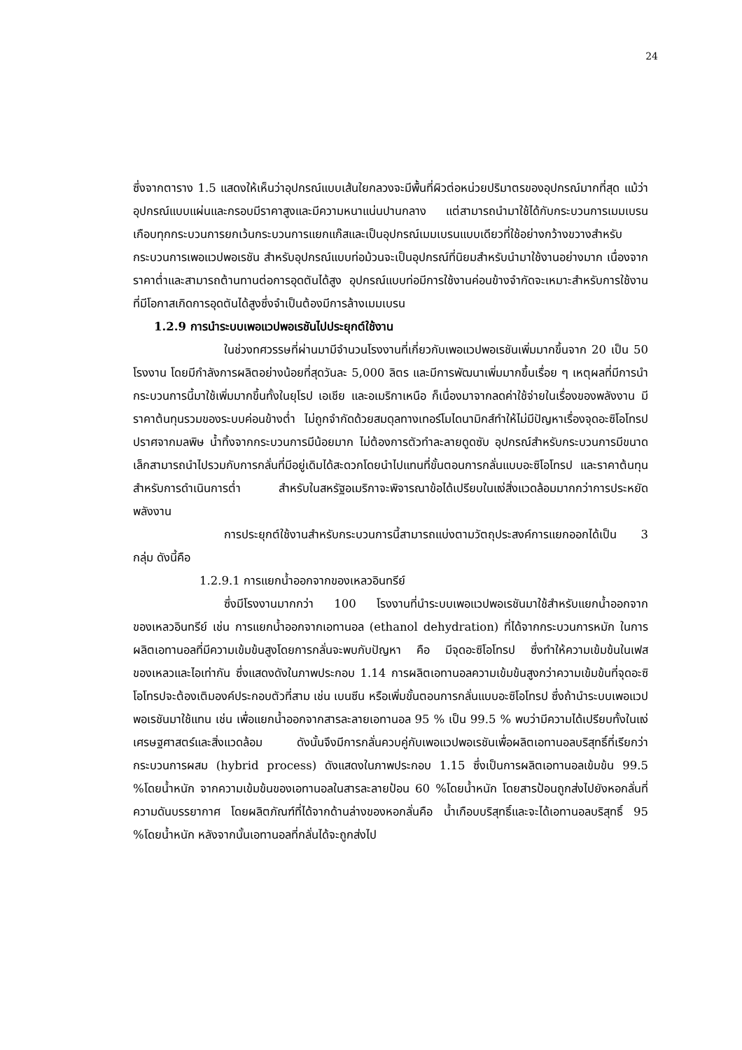24
ซึ่งจากตาราง 1.5 แสดงให้เห็นว่าอุปกรณ์แบบเส้นใยกลวงจะมีพื้นที่ผิวต่อหน่วยปริมาตรของอุปกรณ์มากที่สุด แม้ว่าอุปกรณ์แบบแผ่นและกรอบมีราคาสูงและมีความหนาแน่นปานกลาง แต่สามารถนำมาใช้ได้กับกระบวนการเมมเบรนเกือบทุกกระบวนการยกเว้นกระบวนการแยกแก๊สและเป็นอุปกรณ์เมมเบรนแบบเดียวที่ใช้อย่างกว้างขวางสำหรับกระบวนการเพอแวปพอเรชัน สำหรับอุปกรณ์แบบท่อม้วนจะเป็นอุปกรณ์ที่นิยมสำหรับนำมาใช้งานอย่างมาก เนื่องจากราคาต่ำและสามารถต้านทานต่อการอุดตันได้สูง อุปกรณ์แบบท่อมีการใช้งานค่อนข้างจำกัดจะเหมาะสำหรับการใช้งานที่มีโอกาสเกิดการอุดตันได้สูงซึ่งจำเป็นต้องมีการล้างเมมเบรน
1.2.9 การนำระบบเพอแวปพอเรชันไปประยุกต์ใช้งาน
ในช่วงทศวรรษที่ผ่านมามีจำนวนโรงงานที่เกี่ยวกับเพอแวปพอเรชันเพิ่มมากขึ้นจาก 20 เป็น 50 โรงงาน โดยมีกำลังการผลิตอย่างน้อยที่สุดวันละ 5,000 ลิตร และมีการพัฒนาเพิ่มมากขึ้นเรื่อย ๆ เหตุผลที่มีการนำกระบวนการนี้มาใช้เพิ่มมากขึ้นทั้งในยุโรป เอเชีย และอเมริกาเหนือ ก็เนื่องมาจากลดค่าใช้จ่ายในเรื่องของพลังงาน มีราคาต้นทุนรวมของระบบค่อนข้างต่ำ ไม่ถูกจำกัดด้วยสมดุลทางเทอร์โมไดนามิกส์ทำให้ไม่มีปัญหาเรื่องจุดอะซิโอโทรป ปราศจากมลพิษ น้ำทิ้งจากกระบวนการมีน้อยมาก ไม่ต้องการตัวทำละลายดูดซับ อุปกรณ์สำหรับกระบวนการมีขนาดเล็กสามารถนำไปรวมกับการกลั่นที่มีอยู่เดิมได้สะดวกโดยนำไปแทนที่ขั้นตอนการกลั่นแบบอะซิโอโทรป และราคาต้นทุนสำหรับการดำเนินการต่ำ สำหรับในสหรัฐอเมริกาจะพิจารณาข้อได้เปรียบในแง่สิ่งแวดล้อมมากกว่าการประหยัดพลังงาน
การประยุกต์ใช้งานสำหรับกระบวนการนี้สามารถแบ่งตามวัตถุประสงค์การแยกออกได้เป็น 3 กลุ่ม ดังนี้คือ
1.2.9.1 การแยกน้ำออกจากของเหลวอินทรีย์
ซึ่งมีโรงงานมากกว่า 100 โรงงานที่นำระบบเพอแวปพอเรชันมาใช้สำหรับแยกน้ำออกจากของเหลวอินทรีย์ เช่น การแยกน้ำออกจากเอทานอล (ethanol dehydration) ที่ได้จากกระบวนการหมัก ในการผลิตเอทานอลที่มีความเข้มข้นสูงโดยการกลั่นจะพบกับปัญหา คือ มีจุดอะซิโอโทรป ซึ่งทำให้ความเข้มข้นในเฟสของเหลวและไอเท่ากัน ซึ่งแสดงดังในภาพประกอบ 1.14 การผลิตเอทานอลความเข้มข้นสูงกว่าความเข้มข้นที่จุดอะซิโอโทรปจะต้องเติมองค์ประกอบตัวที่สาม เช่น เบนซีน หรือเพิ่มขั้นตอนการกลั่นแบบอะซิโอโทรป ซึ่งถ้านำระบบเพอแวปพอเรชันมาใช้แทน เช่น เพื่อแยกน้ำออกจากสารละลายเอทานอล 95 % เป็น 99.5 % พบว่ามีความได้เปรียบทั้งในแง่เศรษฐศาสตร์และสิ่งแวดล้อม ดังนั้นจึงมีการกลั่นควบคู่กับเพอแวปพอเรชันเพื่อผลิตเอทานอลบริสุทธิ์ที่เรียกว่า กระบวนการผสม (hybrid process) ดังแสดงในภาพประกอบ 1.15 ซึ่งเป็นการผลิตเอทานอลเข้มข้น 99.5 %โดยน้ำหนัก จากความเข้มข้นของเอทานอลในสารละลายป้อน 60 %โดยน้ำหนัก โดยสารป้อนถูกส่งไปยังหอกลั่นที่ความดันบรรยากาศ โดยผลิตภัณฑ์ที่ได้จากด้านล่างของหอกลั่นคือ น้ำเกือบบริสุทธิ์และจะได้เอทานอลบริสุทธิ์ 95 %โดยน้ำหนัก หลังจากนั้นเอทานอลที่กลั่นได้จะถูกส่งไป